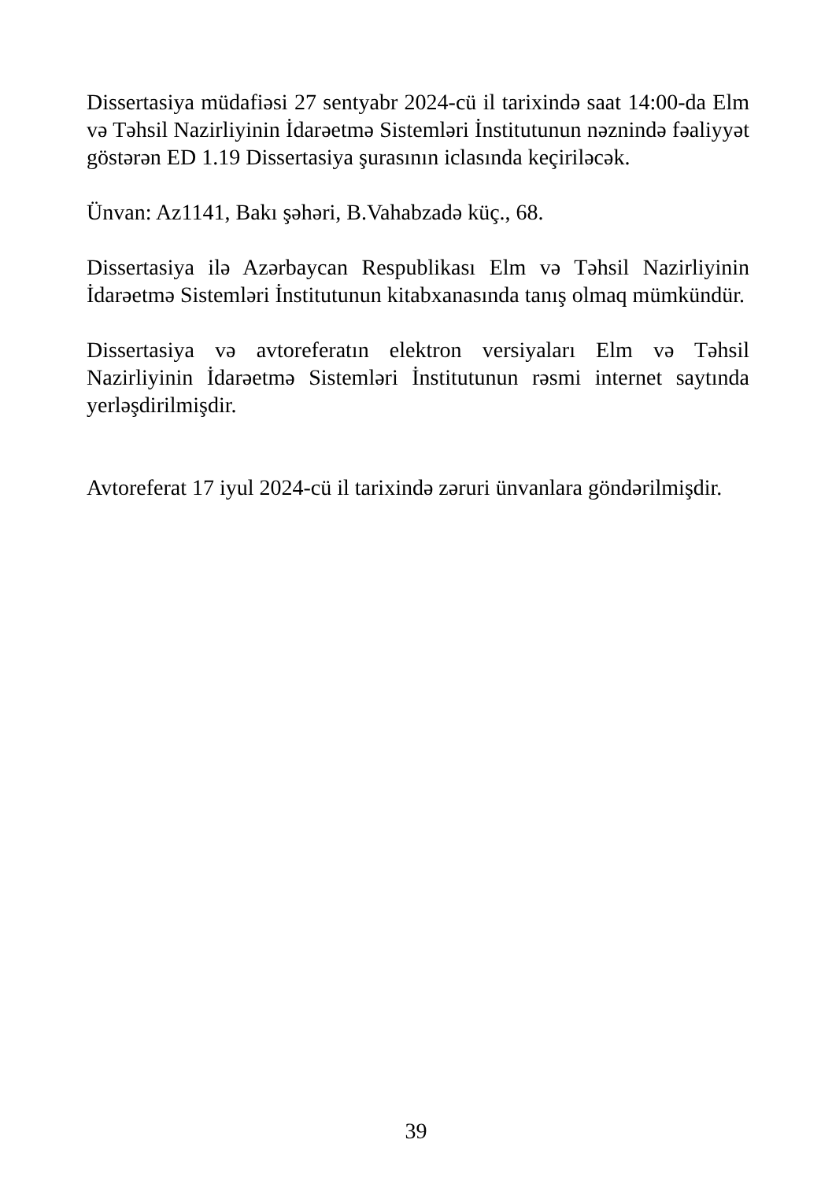Dissertasiya müdafiəsi 27 sentyabr 2024-cü il tarixində saat 14:00-da Elm və Təhsil Nazirliyinin İdarəetmə Sistemləri İnstitutunun nəznində fəaliyyət göstərən ED 1.19 Dissertasiya şurasının iclasında keçiriləcək.
Ünvan: Az1141, Bakı şəhəri, B.Vahabzadə küç., 68.
Dissertasiya ilə Azərbaycan Respublikası Elm və Təhsil Nazirliyinin İdarəetmə Sistemləri İnstitutunun kitabxanasında tanış olmaq mümkündür.
Dissertasiya və avtoreferatın elektron versiyaları Elm və Təhsil Nazirliyinin İdarəetmə Sistemləri İnstitutunun rəsmi internet saytında yerləşdirilmişdir.
Avtoreferat 17 iyul 2024-cü il tarixində zəruri ünvanlara göndərilmişdir.
39